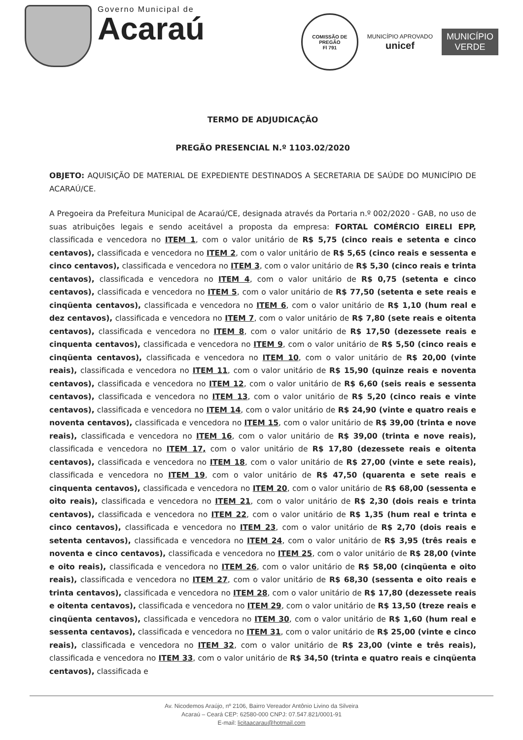Governo Municipal de
Acaraú
COMISSÃO DE PREGÃO
Fl 791
MUNICÍPIO APROVADO
unicef
MUNICÍPIO
VERDE
TERMO DE ADJUDICAÇÃO
PREGÃO PRESENCIAL N.º 1103.02/2020
OBJETO: AQUISIÇÃO DE MATERIAL DE EXPEDIENTE DESTINADOS A SECRETARIA DE SAÚDE DO MUNICÍPIO DE ACARAÚ/CE.
A Pregoeira da Prefeitura Municipal de Acaraú/CE, designada através da Portaria n.º 002/2020 - GAB, no uso de suas atribuições legais e sendo aceitável a proposta da empresa: FORTAL COMÉRCIO EIRELI EPP, classificada e vencedora no ITEM 1, com o valor unitário de R$ 5,75 (cinco reais e setenta e cinco centavos), classificada e vencedora no ITEM 2, com o valor unitário de R$ 5,65 (cinco reais e sessenta e cinco centavos), classificada e vencedora no ITEM 3, com o valor unitário de R$ 5,30 (cinco reais e trinta centavos), classificada e vencedora no ITEM 4, com o valor unitário de R$ 0,75 (setenta e cinco centavos), classificada e vencedora no ITEM 5, com o valor unitário de R$ 77,50 (setenta e sete reais e cinqüenta centavos), classificada e vencedora no ITEM 6, com o valor unitário de R$ 1,10 (hum real e dez centavos), classificada e vencedora no ITEM 7, com o valor unitário de R$ 7,80 (sete reais e oitenta centavos), classificada e vencedora no ITEM 8, com o valor unitário de R$ 17,50 (dezessete reais e cinquenta centavos), classificada e vencedora no ITEM 9, com o valor unitário de R$ 5,50 (cinco reais e cinqüenta centavos), classificada e vencedora no ITEM 10, com o valor unitário de R$ 20,00 (vinte reais), classificada e vencedora no ITEM 11, com o valor unitário de R$ 15,90 (quinze reais e noventa centavos), classificada e vencedora no ITEM 12, com o valor unitário de R$ 6,60 (seis reais e sessenta centavos), classificada e vencedora no ITEM 13, com o valor unitário de R$ 5,20 (cinco reais e vinte centavos), classificada e vencedora no ITEM 14, com o valor unitário de R$ 24,90 (vinte e quatro reais e noventa centavos), classificada e vencedora no ITEM 15, com o valor unitário de R$ 39,00 (trinta e nove reais), classificada e vencedora no ITEM 16, com o valor unitário de R$ 39,00 (trinta e nove reais), classificada e vencedora no ITEM 17, com o valor unitário de R$ 17,80 (dezessete reais e oitenta centavos), classificada e vencedora no ITEM 18, com o valor unitário de R$ 27,00 (vinte e sete reais), classificada e vencedora no ITEM 19, com o valor unitário de R$ 47,50 (quarenta e sete reais e cinquenta centavos), classificada e vencedora no ITEM 20, com o valor unitário de R$ 68,00 (sessenta e oito reais), classificada e vencedora no ITEM 21, com o valor unitário de R$ 2,30 (dois reais e trinta centavos), classificada e vencedora no ITEM 22, com o valor unitário de R$ 1,35 (hum real e trinta e cinco centavos), classificada e vencedora no ITEM 23, com o valor unitário de R$ 2,70 (dois reais e setenta centavos), classificada e vencedora no ITEM 24, com o valor unitário de R$ 3,95 (três reais e noventa e cinco centavos), classificada e vencedora no ITEM 25, com o valor unitário de R$ 28,00 (vinte e oito reais), classificada e vencedora no ITEM 26, com o valor unitário de R$ 58,00 (cinqüenta e oito reais), classificada e vencedora no ITEM 27, com o valor unitário de R$ 68,30 (sessenta e oito reais e trinta centavos), classificada e vencedora no ITEM 28, com o valor unitário de R$ 17,80 (dezessete reais e oitenta centavos), classificada e vencedora no ITEM 29, com o valor unitário de R$ 13,50 (treze reais e cinqüenta centavos), classificada e vencedora no ITEM 30, com o valor unitário de R$ 1,60 (hum real e sessenta centavos), classificada e vencedora no ITEM 31, com o valor unitário de R$ 25,00 (vinte e cinco reais), classificada e vencedora no ITEM 32, com o valor unitário de R$ 23,00 (vinte e três reais), classificada e vencedora no ITEM 33, com o valor unitário de R$ 34,50 (trinta e quatro reais e cinqüenta centavos), classificada e
Av. Nicodemos Araújo, nº 2106, Bairro Vereador Antônio Livino da Silveira
Acaraú – Ceará CEP: 62580-000 CNPJ: 07.547.821/0001-91
E-mail: licitaacarau@hotmail.com